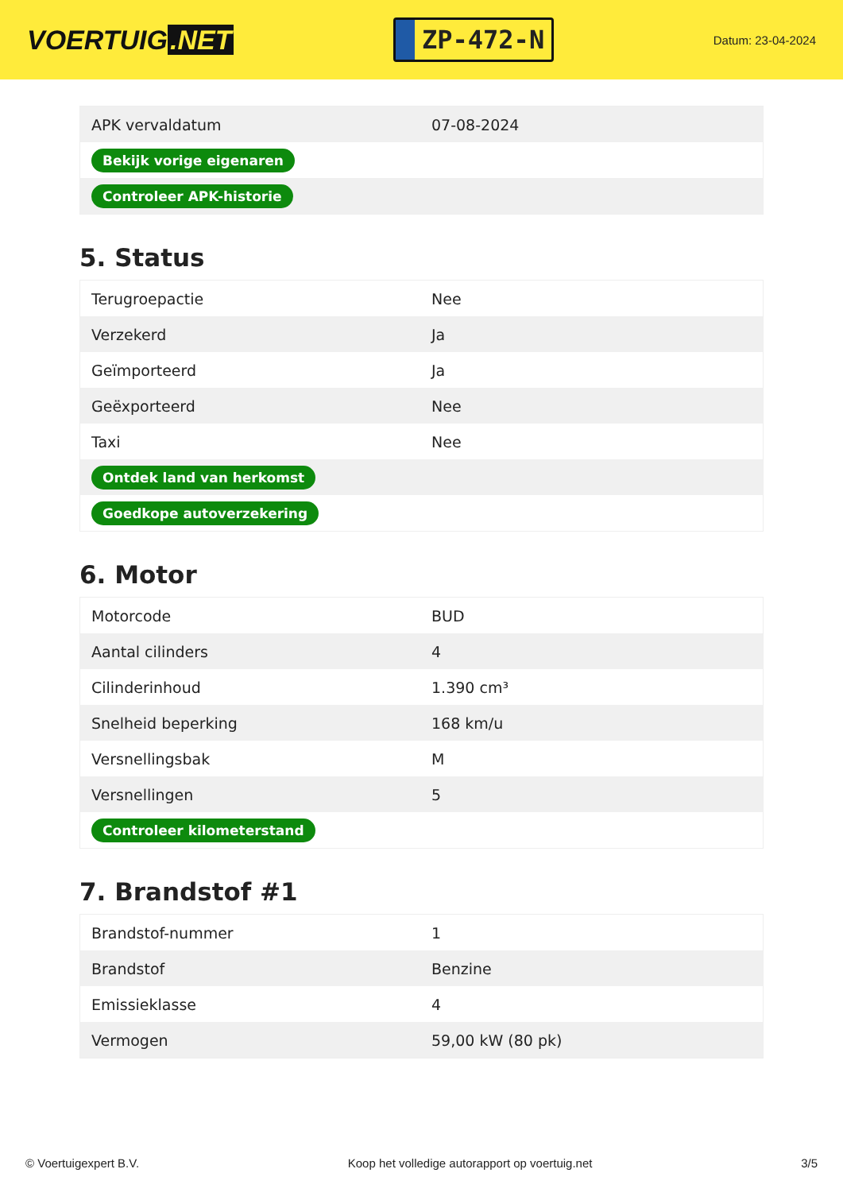VOERTUIG.NET
ZP-472-N
Datum: 23-04-2024
| APK vervaldatum | 07-08-2024 |
| Bekijk vorige eigenaren | |
| Controleer APK-historie | |
5. Status
| Terugroepactie | Nee |
| Verzekerd | Ja |
| Geïmporteerd | Ja |
| Geëxporteerd | Nee |
| Taxi | Nee |
| Ontdek land van herkomst | |
| Goedkope autoverzekering | |
6. Motor
| Motorcode | BUD |
| Aantal cilinders | 4 |
| Cilinderinhoud | 1.390 cm³ |
| Snelheid beperking | 168 km/u |
| Versnellingsbak | M |
| Versnellingen | 5 |
| Controleer kilometerstand | |
7. Brandstof #1
| Brandstof-nummer | 1 |
| Brandstof | Benzine |
| Emissieklasse | 4 |
| Vermogen | 59,00 kW (80 pk) |
© Voertuigexpert B.V. Koop het volledige autorapport op voertuig.net 3/5